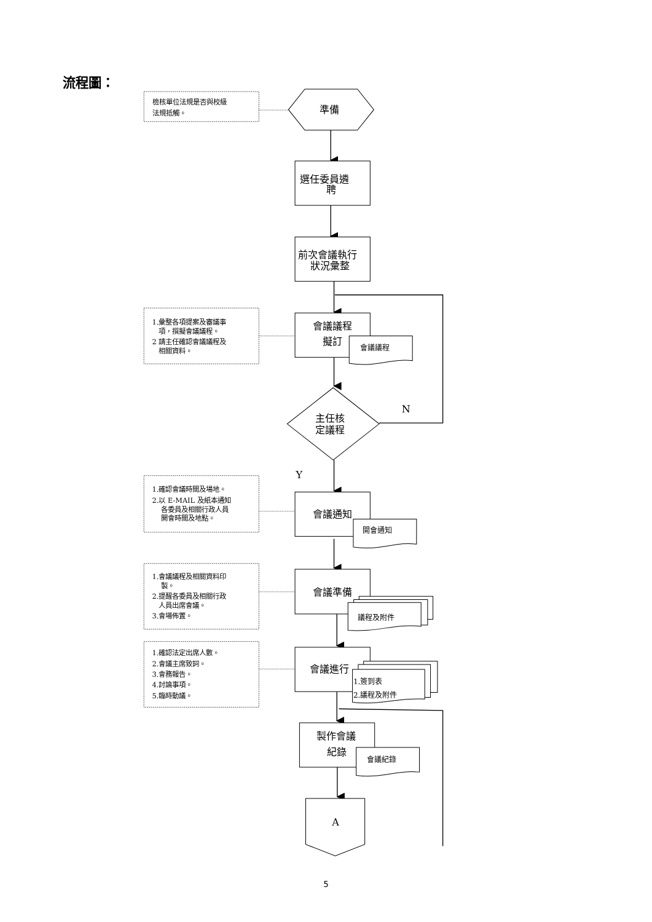流程圖：
檢核單位法規是否與校級
法規抵觸。
準備
選任委員遴
聘
前次會議執行
狀況彙整
1.彙整各項提案及審議事
項，撰擬會議議程。
2 請主任確認會議議程及
相關資料。
會議議程
擬訂
會議議程
主任核
定議程
N
Y
1.確認會議時間及場地。
2.以 E-MAIL 及紙本通知
各委員及相關行政人員
開會時間及地點。
會議通知
開會通知
1.會議議程及相關資料印
製。
2.提醒各委員及相關行政
人員出席會議。
3.會場佈置。
會議準備
議程及附件
1.確認法定出席人數。
2.會議主席致詞。
3.會務報告。
4.討論事項。
5.臨時動議。
會議進行
1.簽到表
2.議程及附件
製作會議
紀錄
會議紀錄
A
5